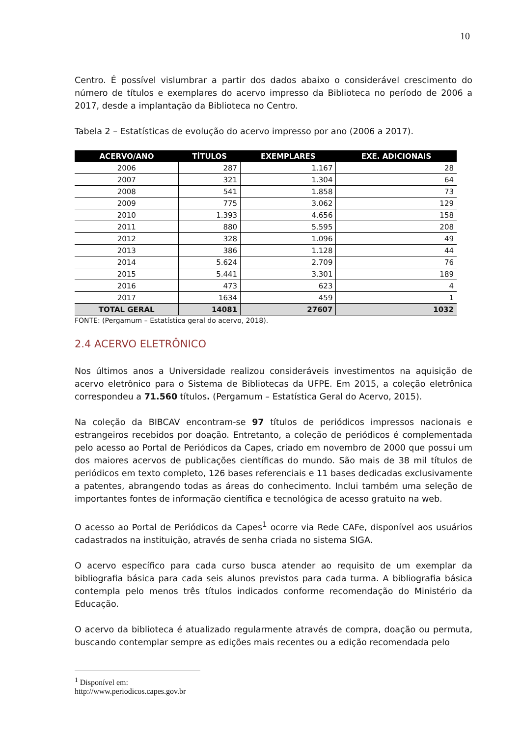10
Centro. É possível vislumbrar a partir dos dados abaixo o considerável crescimento do número de títulos e exemplares do acervo impresso da Biblioteca no período de 2006 a 2017, desde a implantação da Biblioteca no Centro.
Tabela 2 – Estatísticas de evolução do acervo impresso por ano (2006 a 2017).
| ACERVO/ANO | TÍTULOS | EXEMPLARES | EXE. ADICIONAIS |
| --- | --- | --- | --- |
| 2006 | 287 | 1.167 | 28 |
| 2007 | 321 | 1.304 | 64 |
| 2008 | 541 | 1.858 | 73 |
| 2009 | 775 | 3.062 | 129 |
| 2010 | 1.393 | 4.656 | 158 |
| 2011 | 880 | 5.595 | 208 |
| 2012 | 328 | 1.096 | 49 |
| 2013 | 386 | 1.128 | 44 |
| 2014 | 5.624 | 2.709 | 76 |
| 2015 | 5.441 | 3.301 | 189 |
| 2016 | 473 | 623 | 4 |
| 2017 | 1634 | 459 | 1 |
| TOTAL GERAL | 14081 | 27607 | 1032 |
FONTE: (Pergamum – Estatística geral do acervo, 2018).
2.4 ACERVO ELETRÔNICO
Nos últimos anos a Universidade realizou consideráveis investimentos na aquisição de acervo eletrônico para o Sistema de Bibliotecas da UFPE. Em 2015, a coleção eletrônica correspondeu a 71.560 títulos. (Pergamum – Estatística Geral do Acervo, 2015).
Na coleção da BIBCAV encontram-se 97 títulos de periódicos impressos nacionais e estrangeiros recebidos por doação. Entretanto, a coleção de periódicos é complementada pelo acesso ao Portal de Periódicos da Capes, criado em novembro de 2000 que possui um dos maiores acervos de publicações científicas do mundo. São mais de 38 mil títulos de periódicos em texto completo, 126 bases referenciais e 11 bases dedicadas exclusivamente a patentes, abrangendo todas as áreas do conhecimento. Inclui também uma seleção de importantes fontes de informação científica e tecnológica de acesso gratuito na web.
O acesso ao Portal de Periódicos da Capes<sup>1</sup> ocorre via Rede CAFe, disponível aos usuários cadastrados na instituição, através de senha criada no sistema SIGA.
O acervo específico para cada curso busca atender ao requisito de um exemplar da bibliografia básica para cada seis alunos previstos para cada turma. A bibliografia básica contempla pelo menos três títulos indicados conforme recomendação do Ministério da Educação.
O acervo da biblioteca é atualizado regularmente através de compra, doação ou permuta, buscando contemplar sempre as edições mais recentes ou a edição recomendada pelo
<sup>1</sup> Disponível em: http://www.periodicos.capes.gov.br